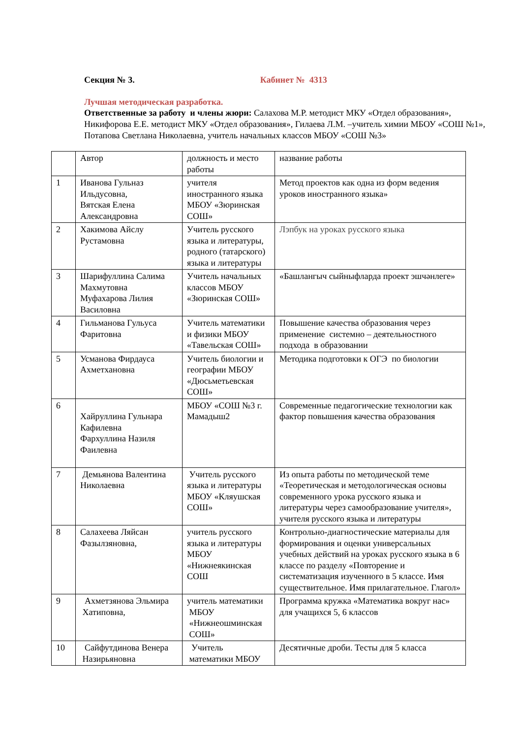Секция № 3. Кабинет № 4313
Лучшая методическая разработка.
Ответственные за работу и члены жюри: Салахова М.Р. методист МКУ «Отдел образования», Никифорова Е.Е. методист МКУ «Отдел образования», Гилаева Л.М. –учитель химии МБОУ «СОШ №1», Потапова Светлана Николаевна, учитель начальных классов МБОУ «СОШ №3»
| | Автор | должность и место работы | название работы |
| 1 | Иванова Гульназ Ильдусовна, Вятская Елена Александровна | учителя иностранного языка МБОУ «Зюринская СОШ» | Метод проектов как одна из форм ведения уроков иностранного языка» |
| 2 | Хакимова Айслу Рустамовна | Учитель русского языка и литературы, родного (татарского) языка и литературы | Лэпбук на уроках русского языка |
| 3 | Шарифуллина Салима Махмутовна Муфахарова Лилия Василовна | Учитель начальных классов МБОУ «Зюринская СОШ» | «Башлангыч сыйныфларда проект эшчәнлеге» |
| 4 | Гильманова Гульуса Фаритовна | Учитель математики и физики МБОУ «Тавельская СОШ» | Повышение качества образования через применение системно – деятельностного подхода в образовании |
| 5 | Усманова Фирдауса Ахметхановна | Учитель биологии и географии МБОУ «Дюсьметьевская СОШ» | Методика подготовки к ОГЭ по биологии |
| 6 | Хайруллина Гульнара Кафилевна Фархуллина Назиля Фаилевна | МБОУ «СОШ №3 г. Мамадыш2 | Современные педагогические технологии как фактор повышения качества образования |
| 7 | Демьянова Валентина Николаевна | Учитель русского языка и литературы МБОУ «Кляушская СОШ» | Из опыта работы по методической теме «Теоретическая и методологическая основы современного урока русского языка и литературы через самообразование учителя», учителя русского языка и литературы |
| 8 | Салахеева Ляйсан Фазылзяновна, | учитель русского языка и литературы МБОУ «Нижнеякинская СОШ | Контрольно-диагностические материалы для формирования и оценки универсальных учебных действий на уроках русского языка в 6 классе по разделу «Повторение и систематизация изученного в 5 классе. Имя существительное. Имя прилагательное. Глагол» |
| 9 | Ахметзянова Эльмира Хатиповна, | учитель математики МБОУ «Нижнеошминская СОШ» | Программа кружка «Математика вокруг нас» для учащихся 5, 6 классов |
| 10 | Сайфутдинова Венера Назирьяновна | Учитель математики МБОУ | Десятичные дроби. Тесты для 5 класса |